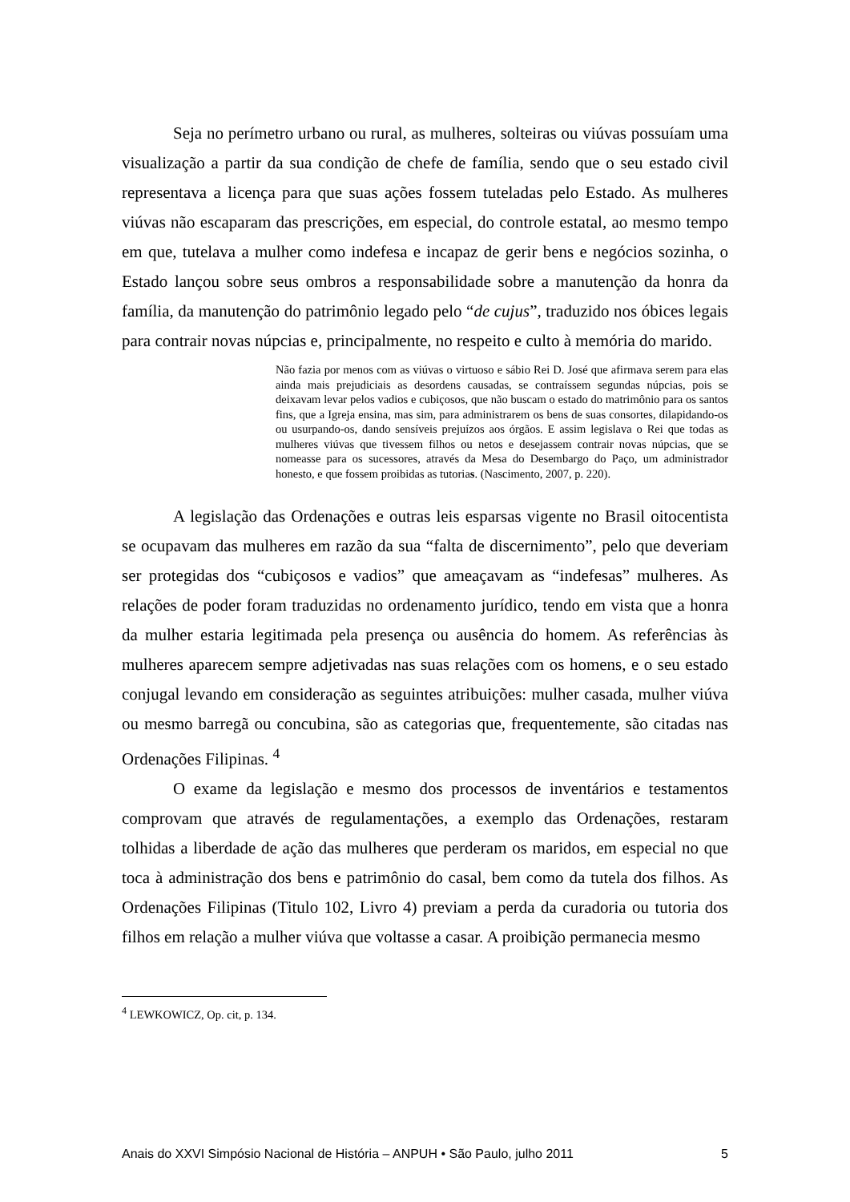Seja no perímetro urbano ou rural, as mulheres, solteiras ou viúvas possuíam uma visualização a partir da sua condição de chefe de família, sendo que o seu estado civil representava a licença para que suas ações fossem tuteladas pelo Estado. As mulheres viúvas não escaparam das prescrições, em especial, do controle estatal, ao mesmo tempo em que, tutelava a mulher como indefesa e incapaz de gerir bens e negócios sozinha, o Estado lançou sobre seus ombros a responsabilidade sobre a manutenção da honra da família, da manutenção do patrimônio legado pelo “de cujus”, traduzido nos óbices legais para contrair novas núpcias e, principalmente, no respeito e culto à memória do marido.
Não fazia por menos com as viúvas o virtuoso e sábio Rei D. José que afirmava serem para elas ainda mais prejudiciais as desordens causadas, se contraíssem segundas núpcias, pois se deixavam levar pelos vadios e cubiçosos, que não buscam o estado do matrimônio para os santos fins, que a Igreja ensina, mas sim, para administrarem os bens de suas consortes, dilapidando-os ou usurpando-os, dando sensíveis prejuízos aos órgãos. E assim legislava o Rei que todas as mulheres viúvas que tivessem filhos ou netos e desejassem contrair novas núpcias, que se nomeasse para os sucessores, através da Mesa do Desembargo do Paço, um administrador honesto, e que fossem proibidas as tutorias. (Nascimento, 2007, p. 220).
A legislação das Ordenações e outras leis esparsas vigente no Brasil oitocentista se ocupavam das mulheres em razão da sua “falta de discernimento”, pelo que deveriam ser protegidas dos “cubiçosos e vadios” que ameaçavam as “indefesas” mulheres. As relações de poder foram traduzidas no ordenamento jurídico, tendo em vista que a honra da mulher estaria legitimada pela presença ou ausência do homem. As referências às mulheres aparecem sempre adjetivadas nas suas relações com os homens, e o seu estado conjugal levando em consideração as seguintes atribuições: mulher casada, mulher viúva ou mesmo barregã ou concubina, são as categorias que, frequentemente, são citadas nas Ordenações Filipinas. <sup>4</sup>
O exame da legislação e mesmo dos processos de inventários e testamentos comprovam que através de regulamentações, a exemplo das Ordenações, restaram tolhidas a liberdade de ação das mulheres que perderam os maridos, em especial no que toca à administração dos bens e patrimônio do casal, bem como da tutela dos filhos. As Ordenações Filipinas (Titulo 102, Livro 4) previam a perda da curadoria ou tutoria dos filhos em relação a mulher viúva que voltasse a casar. A proibição permanecia mesmo
<sup>4</sup> LEWKOWICZ, Op. cit, p. 134.
Anais do XXVI Simpósio Nacional de História – ANPUH • São Paulo, julho 2011 5